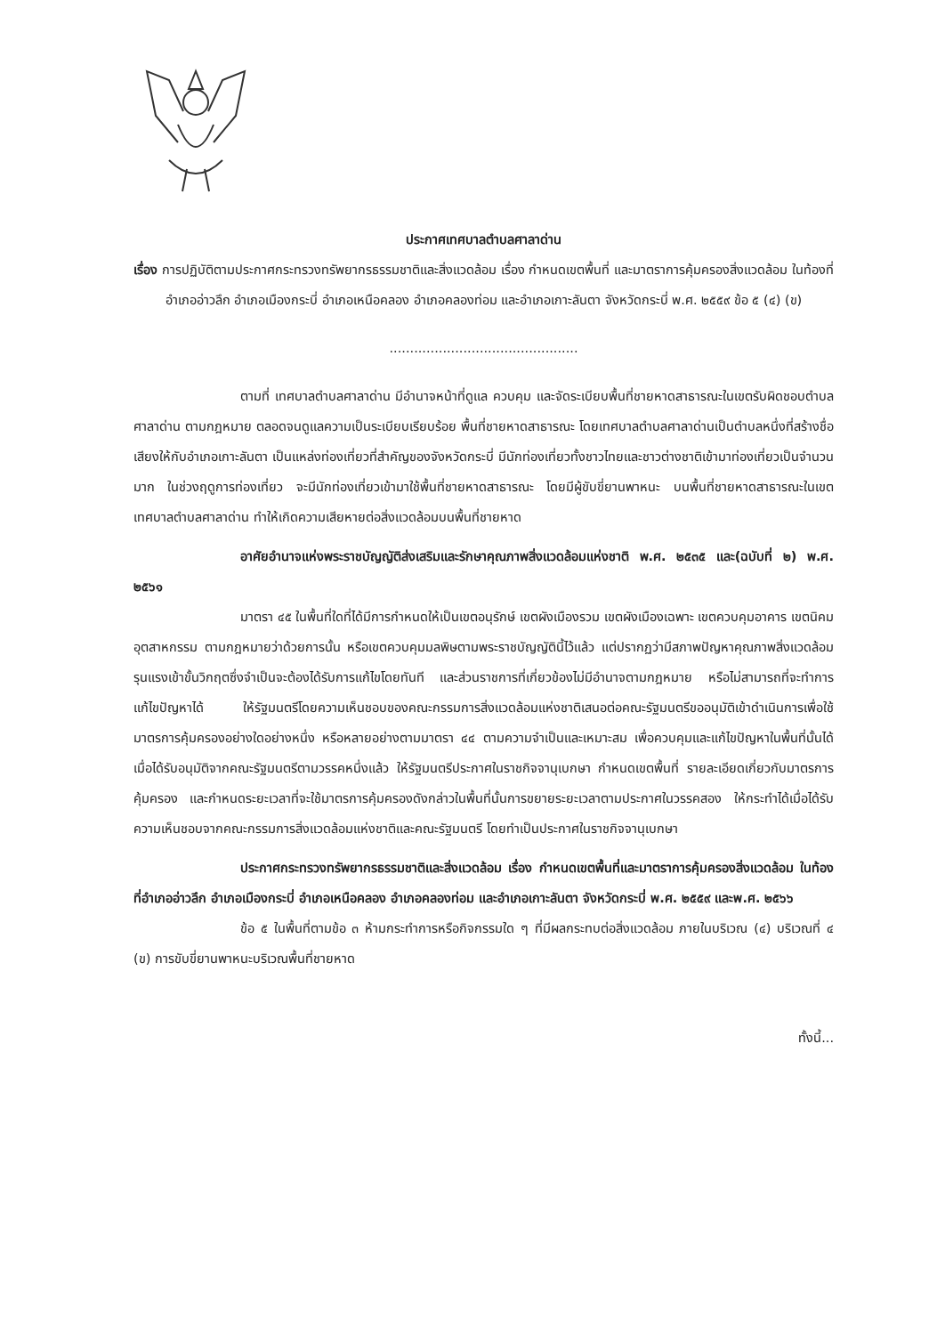ประกาศเทศบาลตำบลศาลาด่าน
เรื่อง การปฏิบัติตามประกาศกระทรวงทรัพยากรธรรมชาติและสิ่งแวดล้อม เรื่อง กำหนดเขตพื้นที่ และมาตราการคุ้มครองสิ่งแวดล้อม ในท้องที่อำเภออ่าวลึก อำเภอเมืองกระบี่ อำเภอเหนือคลอง อำเภอคลองท่อม และอำเภอเกาะลันตา จังหวัดกระบี่ พ.ศ. ๒๕๕๙ ข้อ ๕ (๔) (ข)
..............................................
ตามที่ เทศบาลตำบลศาลาด่าน มีอำนาจหน้าที่ดูแล ควบคุม และจัดระเบียบพื้นที่ชายหาดสาธารณะในเขตรับผิดชอบตำบลศาลาด่าน ตามกฎหมาย ตลอดจนดูแลความเป็นระเบียบเรียบร้อย พื้นที่ชายหาดสาธารณะ โดยเทศบาลตำบลศาลาด่านเป็นตำบลหนึ่งที่สร้างชื่อเสียงให้กับอำเภอเกาะลันตา เป็นแหล่งท่องเที่ยวที่สำคัญของจังหวัดกระบี่ มีนักท่องเที่ยวทั้งชาวไทยและชาวต่างชาติเข้ามาท่องเที่ยวเป็นจำนวนมาก ในช่วงฤดูการท่องเที่ยว จะมีนักท่องเที่ยวเข้ามาใช้พื้นที่ชายหาดสาธารณะ โดยมีผู้ขับขี่ยานพาหนะ บนพื้นที่ชายหาดสาธารณะในเขตเทศบาลตำบลศาลาด่าน ทำให้เกิดความเสียหายต่อสิ่งแวดล้อมบนพื้นที่ชายหาด
อาศัยอำนาจแห่งพระราชบัญญัติส่งเสริมและรักษาคุณภาพสิ่งแวดล้อมแห่งชาติ พ.ศ. ๒๕๓๕ และ(ฉบับที่ ๒) พ.ศ. ๒๕๖๑
มาตรา ๔๕ ในพื้นที่ใดที่ได้มีการกำหนดให้เป็นเขตอนุรักษ์ เขตผังเมืองรวม เขตผังเมืองเฉพาะ เขตควบคุมอาคาร เขตนิคมอุตสาหกรรม ตามกฎหมายว่าด้วยการนั้น หรือเขตควบคุมมลพิษตามพระราชบัญญัตินี้ไว้แล้ว แต่ปรากฏว่ามีสภาพปัญหาคุณภาพสิ่งแวดล้อมรุนแรงเข้าขั้นวิกฤตซึ่งจำเป็นจะต้องได้รับการแก้ไขโดยทันที และส่วนราชการที่เกี่ยวข้องไม่มีอำนาจตามกฎหมาย หรือไม่สามารถที่จะทำการแก้ไขปัญหาได้ ให้รัฐมนตรีโดยความเห็นชอบของคณะกรรมการสิ่งแวดล้อมแห่งชาติเสนอต่อคณะรัฐมนตรีขออนุมัติเข้าดำเนินการเพื่อใช้มาตรการคุ้มครองอย่างใดอย่างหนึ่ง หรือหลายอย่างตามมาตรา ๔๔ ตามความจำเป็นและเหมาะสม เพื่อควบคุมและแก้ไขปัญหาในพื้นที่นั้นได้เมื่อได้รับอนุมัติจากคณะรัฐมนตรีตามวรรคหนึ่งแล้ว ให้รัฐมนตรีประกาศในราชกิจจานุเบกษา กำหนดเขตพื้นที่ รายละเอียดเกี่ยวกับมาตรการคุ้มครอง และกำหนดระยะเวลาที่จะใช้มาตรการคุ้มครองดังกล่าวในพื้นที่นั้นการขยายระยะเวลาตามประกาศในวรรคสอง ให้กระทำได้เมื่อได้รับความเห็นชอบจากคณะกรรมการสิ่งแวดล้อมแห่งชาติและคณะรัฐมนตรี โดยทำเป็นประกาศในราชกิจจานุเบกษา
ประกาศกระทรวงทรัพยากรธรรมชาติและสิ่งแวดล้อม เรื่อง กำหนดเขตพื้นที่และมาตราการคุ้มครองสิ่งแวดล้อม ในท้องที่อำเภออ่าวลึก อำเภอเมืองกระบี่ อำเภอเหนือคลอง อำเภอคลองท่อม และอำเภอเกาะลันตา จังหวัดกระบี่ พ.ศ. ๒๕๕๙ และพ.ศ. ๒๕๖๖
ข้อ ๕ ในพื้นที่ตามข้อ ๓ ห้ามกระทำการหรือกิจกรรมใด ๆ ที่มีผลกระทบต่อสิ่งแวดล้อม ภายในบริเวณ (๔) บริเวณที่ ๔ (ข) การขับขี่ยานพาหนะบริเวณพื้นที่ชายหาด
ทั้งนี้...